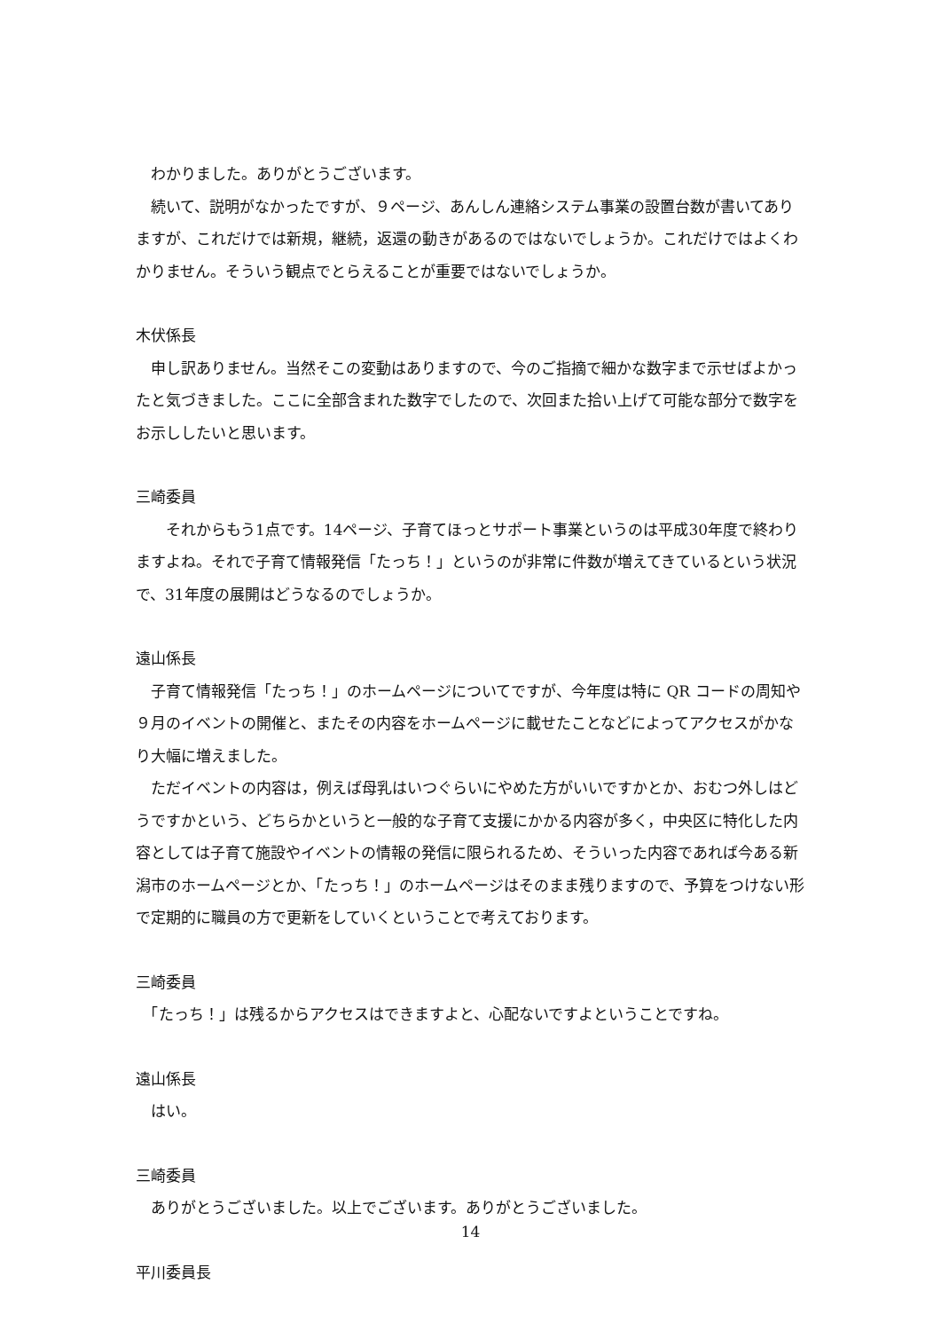わかりました。ありがとうございます。
　続いて、説明がなかったですが、９ページ、あんしん連絡システム事業の設置台数が書いてありますが、これだけでは新規，継続，返還の動きがあるのではないでしょうか。これだけではよくわかりません。そういう観点でとらえることが重要ではないでしょうか。
木伏係長
　申し訳ありません。当然そこの変動はありますので、今のご指摘で細かな数字まで示せばよかったと気づきました。ここに全部含まれた数字でしたので、次回また拾い上げて可能な部分で数字をお示ししたいと思います。
三崎委員
　　それからもう1点です。14ページ、子育てほっとサポート事業というのは平成30年度で終わりますよね。それで子育て情報発信「たっち！」というのが非常に件数が増えてきているという状況で、31年度の展開はどうなるのでしょうか。
遠山係長
　子育て情報発信「たっち！」のホームページについてですが、今年度は特に QR コードの周知や９月のイベントの開催と、またその内容をホームページに載せたことなどによってアクセスがかなり大幅に増えました。
　ただイベントの内容は，例えば母乳はいつぐらいにやめた方がいいですかとか、おむつ外しはどうですかという、どちらかというと一般的な子育て支援にかかる内容が多く，中央区に特化した内容としては子育て施設やイベントの情報の発信に限られるため、そういった内容であれば今ある新潟市のホームページとか、「たっち！」のホームページはそのまま残りますので、予算をつけない形で定期的に職員の方で更新をしていくということで考えております。
三崎委員
　「たっち！」は残るからアクセスはできますよと、心配ないですよということですね。
遠山係長
　はい。
三崎委員
　ありがとうございました。以上でございます。ありがとうございました。
平川委員長
14